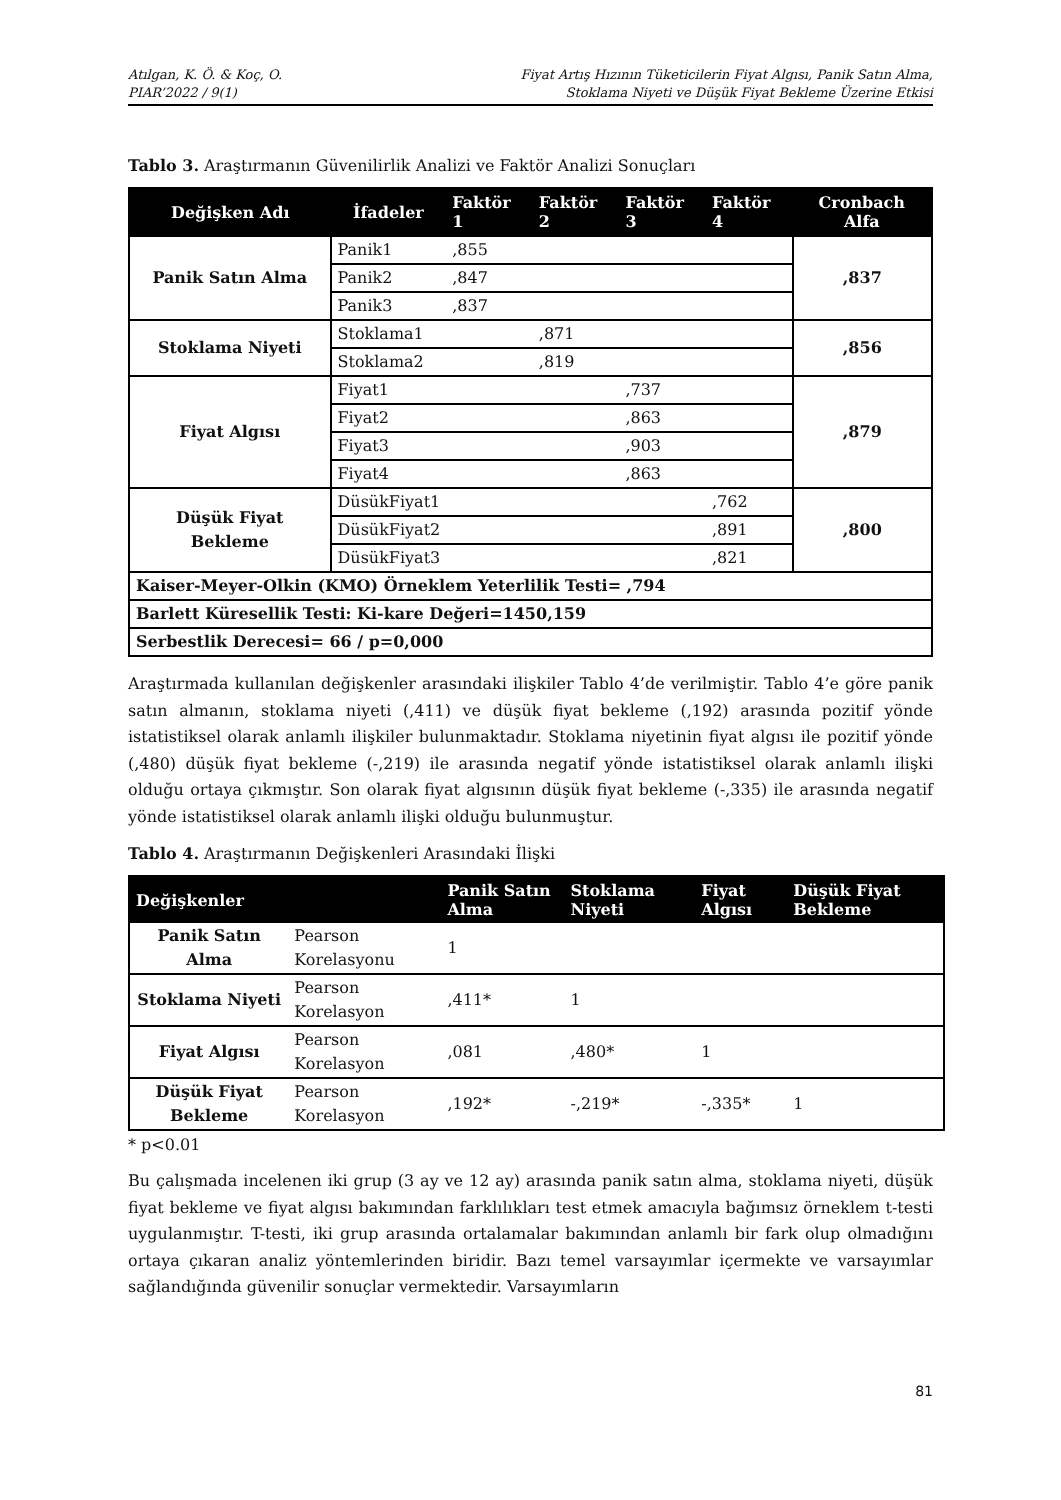Atılgan, K. Ö. & Koç, O.
PIAR’2022 / 9(1)
Fiyat Artış Hızının Tüketicilerin Fiyat Algısı, Panik Satın Alma,
Stoklama Niyeti ve Düşük Fiyat Bekleme Üzerine Etkisi
Tablo 3. Araştırmanın Güvenilirlik Analizi ve Faktör Analizi Sonuçları
| Değişken Adı | İfadeler | Faktör 1 | Faktör 2 | Faktör 3 | Faktör 4 | Cronbach Alfa |
| --- | --- | --- | --- | --- | --- | --- |
| Panik Satın Alma | Panik1 | ,855 | | | | ,837 |
| | Panik2 | ,847 | | | | |
| | Panik3 | ,837 | | | | |
| Stoklama Niyeti | Stoklama1 | | ,871 | | | ,856 |
| | Stoklama2 | | ,819 | | | |
| Fiyat Algısı | Fiyat1 | | | ,737 | | ,879 |
| | Fiyat2 | | | ,863 | | |
| | Fiyat3 | | | ,903 | | |
| | Fiyat4 | | | ,863 | | |
| Düşük Fiyat Bekleme | DüsükFiyat1 | | | | ,762 | ,800 |
| | DüsükFiyat2 | | | | ,891 | |
| | DüsükFiyat3 | | | | ,821 | |
| Kaiser-Meyer-Olkin (KMO) Örneklem Yeterlilik Testi= ,794 | | | | | | |
| Barlett Küresellik Testi: Ki-kare Değeri=1450,159 | | | | | | |
| Serbestlik Derecesi= 66 / p=0,000 | | | | | | |
Araştırmada kullanılan değişkenler arasındaki ilişkiler Tablo 4’de verilmiştir. Tablo 4’e göre panik satın almanın, stoklama niyeti (,411) ve düşük fiyat bekleme (,192) arasında pozitif yönde istatistiksel olarak anlamlı ilişkiler bulunmaktadır. Stoklama niyetinin fiyat algısı ile pozitif yönde (,480) düşük fiyat bekleme (-,219) ile arasında negatif yönde istatistiksel olarak anlamlı ilişki olduğu ortaya çıkmıştır. Son olarak fiyat algısının düşük fiyat bekleme (-,335) ile arasında negatif yönde istatistiksel olarak anlamlı ilişki olduğu bulunmuştur.
Tablo 4. Araştırmanın Değişkenleri Arasındaki İlişki
| Değişkenler | | Panik Satın Alma | Stoklama Niyeti | Fiyat Algısı | Düşük Fiyat Bekleme |
| --- | --- | --- | --- | --- | --- |
| Panik Satın Alma | Pearson Korelasyonu | 1 | | | |
| Stoklama Niyeti | Pearson Korelasyon | ,411* | 1 | | |
| Fiyat Algısı | Pearson Korelasyon | ,081 | ,480* | 1 | |
| Düşük Fiyat Bekleme | Pearson Korelasyon | ,192* | -,219* | -,335* | 1 |
* p<0.01
Bu çalışmada incelenen iki grup (3 ay ve 12 ay) arasında panik satın alma, stoklama niyeti, düşük fiyat bekleme ve fiyat algısı bakımından farklılıkları test etmek amacıyla bağımsız örneklem t-testi uygulanmıştır. T-testi, iki grup arasında ortalamalar bakımından anlamlı bir fark olup olmadığını ortaya çıkaran analiz yöntemlerinden biridir. Bazı temel varsayımlar içermekte ve varsayımlar sağlandığında güvenilir sonuçlar vermektedir. Varsayımların
81